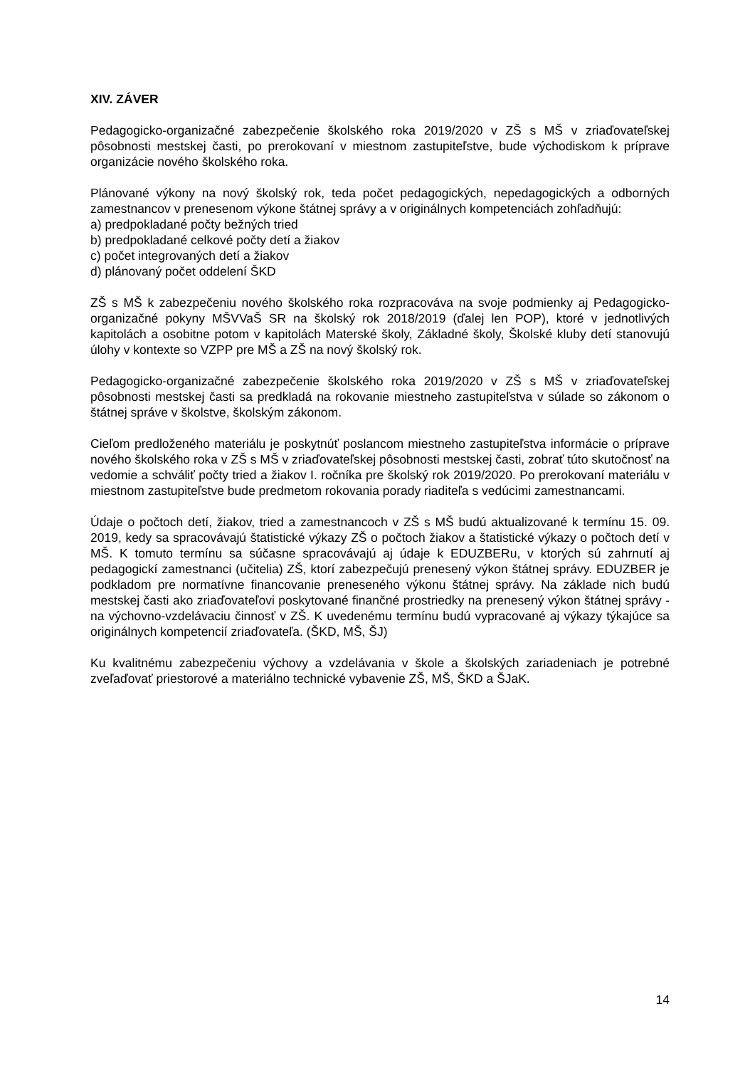XIV. ZÁVER
Pedagogicko-organizačné zabezpečenie školského roka 2019/2020 v ZŠ s MŠ v zriaďovateľskej pôsobnosti mestskej časti, po prerokovaní v miestnom zastupiteľstve, bude východiskom k príprave organizácie nového školského roka.
Plánované výkony na nový školský rok, teda počet pedagogických, nepedagogických a odborných zamestnancov v prenesenom výkone štátnej správy a v originálnych kompetenciách zohľadňujú:
a) predpokladané počty bežných tried
b) predpokladané celkové počty detí a žiakov
c) počet integrovaných detí a žiakov
d) plánovaný počet oddelení ŠKD
ZŠ s MŠ k zabezpečeniu nového školského roka rozpracováva na svoje podmienky aj Pedagogicko-organizačné pokyny MŠVVaŠ SR na školský rok 2018/2019 (ďalej len POP), ktoré v jednotlivých kapitolách a osobitne potom v kapitolách Materské školy, Základné školy, Školské kluby detí stanovujú úlohy v kontexte so VZPP pre MŠ a ZŠ na nový školský rok.
Pedagogicko-organizačné zabezpečenie školského roka 2019/2020 v ZŠ s MŠ v zriaďovateľskej pôsobnosti mestskej časti sa predkladá na rokovanie miestneho zastupiteľstva v súlade so zákonom o štátnej správe v školstve, školským zákonom.
Cieľom predloženého materiálu je poskytnúť poslancom miestneho zastupiteľstva informácie o príprave nového školského roka v ZŠ s MŠ v zriaďovateľskej pôsobnosti mestskej časti, zobrať túto skutočnosť na vedomie a schváliť počty tried a žiakov I. ročníka pre školský rok 2019/2020. Po prerokovaní materiálu v miestnom zastupiteľstve bude predmetom rokovania porady riaditeľa s vedúcimi zamestnancami.
Údaje o počtoch detí, žiakov, tried a zamestnancoch v ZŠ s MŠ budú aktualizované k termínu 15. 09. 2019, kedy sa spracovávajú štatistické výkazy ZŠ o počtoch žiakov a štatistické výkazy o počtoch detí v MŠ. K tomuto termínu sa súčasne spracovávajú aj údaje k EDUZBERu, v ktorých sú zahrnutí aj pedagogickí zamestnanci (učitelia) ZŠ, ktorí zabezpečujú prenesený výkon štátnej správy. EDUZBER je podkladom pre normatívne financovanie preneseného výkonu štátnej správy. Na základe nich budú mestskej časti ako zriaďovateľovi poskytované finančné prostriedky na prenesený výkon štátnej správy - na výchovno-vzdelávaciu činnosť v ZŠ. K uvedenému termínu budú vypracované aj výkazy týkajúce sa originálnych kompetencií zriaďovateľa. (ŠKD, MŠ, ŠJ)
Ku kvalitnému zabezpečeniu výchovy a vzdelávania v škole a školských zariadeniach je potrebné zveľaďovať priestorové a materiálno technické vybavenie ZŠ, MŠ, ŠKD a ŠJaK.
14